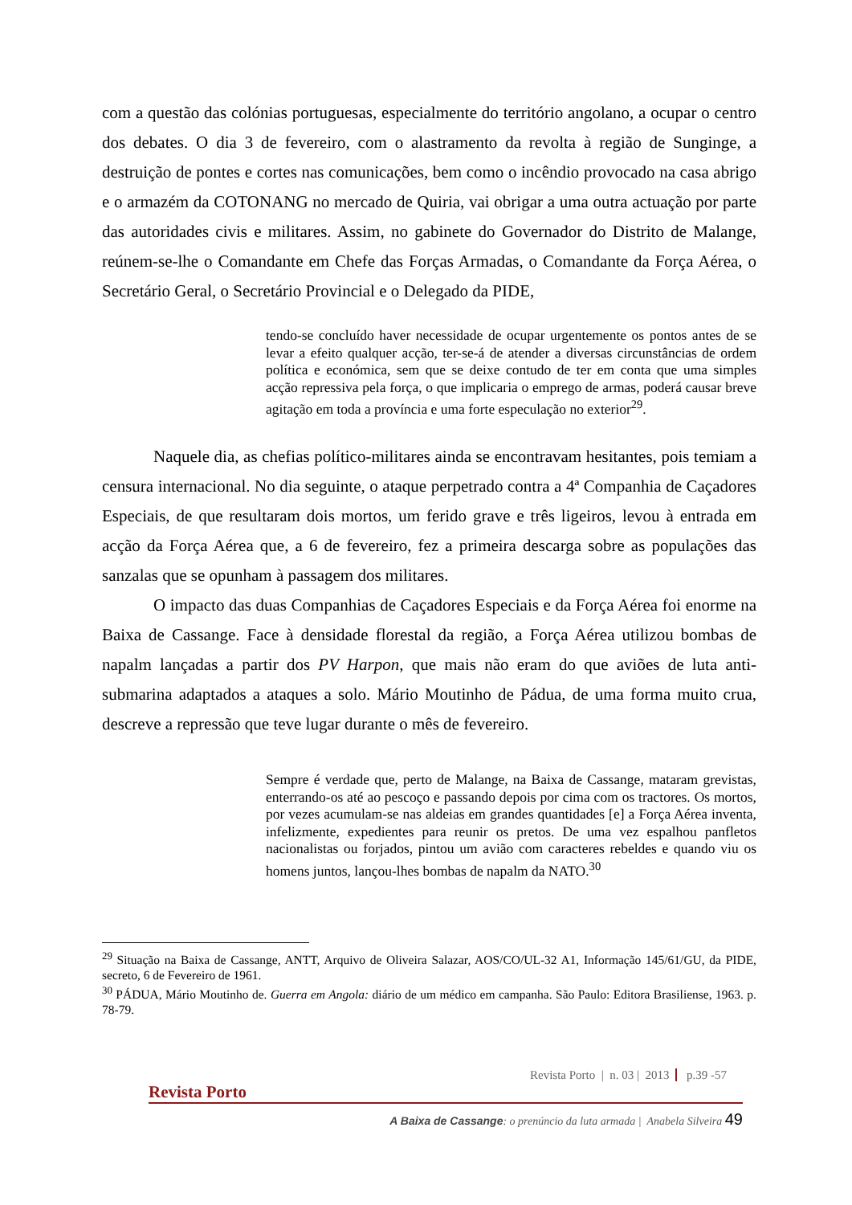com a questão das colónias portuguesas, especialmente do território angolano, a ocupar o centro dos debates. O dia 3 de fevereiro, com o alastramento da revolta à região de Sunginge, a destruição de pontes e cortes nas comunicações, bem como o incêndio provocado na casa abrigo e o armazém da COTONANG no mercado de Quiria, vai obrigar a uma outra actuação por parte das autoridades civis e militares. Assim, no gabinete do Governador do Distrito de Malange, reúnem-se-lhe o Comandante em Chefe das Forças Armadas, o Comandante da Força Aérea, o Secretário Geral, o Secretário Provincial e o Delegado da PIDE,
tendo-se concluído haver necessidade de ocupar urgentemente os pontos antes de se levar a efeito qualquer acção, ter-se-á de atender a diversas circunstâncias de ordem política e económica, sem que se deixe contudo de ter em conta que uma simples acção repressiva pela força, o que implicaria o emprego de armas, poderá causar breve agitação em toda a província e uma forte especulação no exterior<sup>29</sup>.
Naquele dia, as chefias político-militares ainda se encontravam hesitantes, pois temiam a censura internacional. No dia seguinte, o ataque perpetrado contra a 4ª Companhia de Caçadores Especiais, de que resultaram dois mortos, um ferido grave e três ligeiros, levou à entrada em acção da Força Aérea que, a 6 de fevereiro, fez a primeira descarga sobre as populações das sanzalas que se opunham à passagem dos militares.
O impacto das duas Companhias de Caçadores Especiais e da Força Aérea foi enorme na Baixa de Cassange. Face à densidade florestal da região, a Força Aérea utilizou bombas de napalm lançadas a partir dos PV Harpon, que mais não eram do que aviões de luta anti-submarina adaptados a ataques a solo. Mário Moutinho de Pádua, de uma forma muito crua, descreve a repressão que teve lugar durante o mês de fevereiro.
Sempre é verdade que, perto de Malange, na Baixa de Cassange, mataram grevistas, enterrando-os até ao pescoço e passando depois por cima com os tractores. Os mortos, por vezes acumulam-se nas aldeias em grandes quantidades [e] a Força Aérea inventa, infelizmente, expedientes para reunir os pretos. De uma vez espalhou panfletos nacionalistas ou forjados, pintou um avião com caracteres rebeldes e quando viu os homens juntos, lançou-lhes bombas de napalm da NATO.<sup>30</sup>
<sup>29</sup> Situação na Baixa de Cassange, ANTT, Arquivo de Oliveira Salazar, AOS/CO/UL-32 A1, Informação 145/61/GU, da PIDE, secreto, 6 de Fevereiro de 1961.
<sup>30</sup> PÁDUA, Mário Moutinho de. Guerra em Angola: diário de um médico em campanha. São Paulo: Editora Brasiliense, 1963. p. 78-79.
Revista Porto | n. 03 | 2013 p.39 -57
Revista Porto
A Baixa de Cassange: o prenúncio da luta armada | Anabela Silveira 49